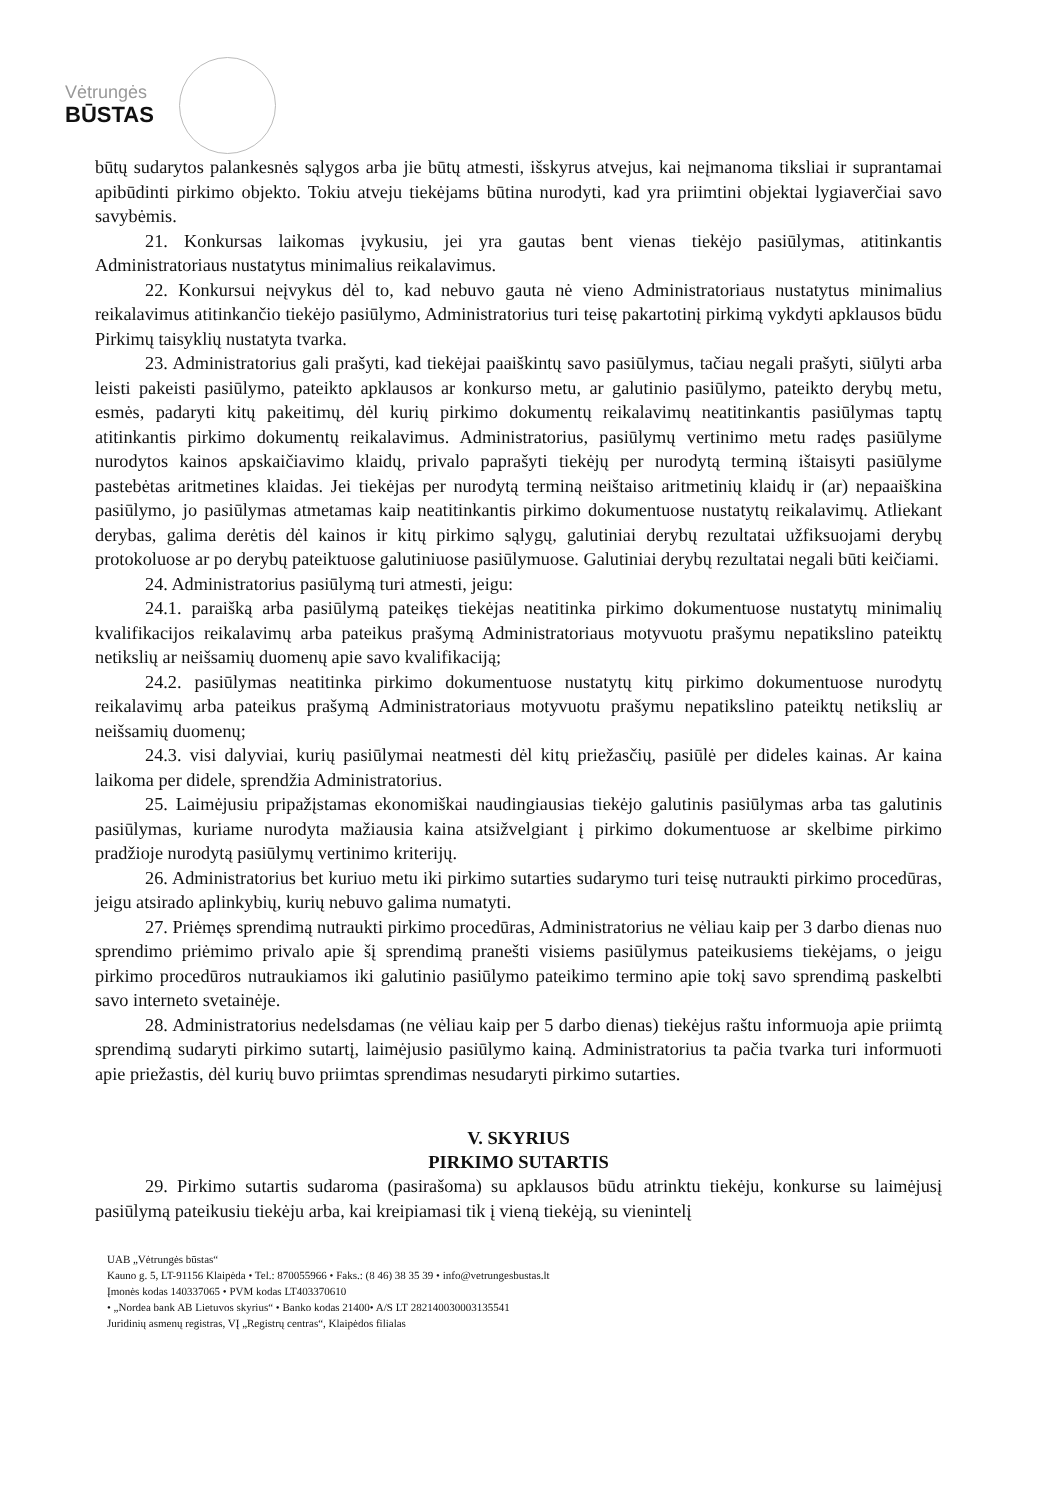Vėtrungės
BŪSTAS
būtų sudarytos palankesnės sąlygos arba jie būtų atmesti, išskyrus atvejus, kai neįmanoma tiksliai ir suprantamai apibūdinti pirkimo objekto. Tokiu atveju tiekėjams būtina nurodyti, kad yra priimtini objektai lygiaverčiai savo savybėmis.
21. Konkursas laikomas įvykusiu, jei yra gautas bent vienas tiekėjo pasiūlymas, atitinkantis Administratoriaus nustatytus minimalius reikalavimus.
22. Konkursui neįvykus dėl to, kad nebuvo gauta nė vieno Administratoriaus nustatytus minimalius reikalavimus atitinkančio tiekėjo pasiūlymo, Administratorius turi teisę pakartotinį pirkimą vykdyti apklausos būdu Pirkimų taisyklių nustatyta tvarka.
23. Administratorius gali prašyti, kad tiekėjai paaiškintų savo pasiūlymus, tačiau negali prašyti, siūlyti arba leisti pakeisti pasiūlymo, pateikto apklausos ar konkurso metu, ar galutinio pasiūlymo, pateikto derybų metu, esmės, padaryti kitų pakeitimų, dėl kurių pirkimo dokumentų reikalavimų neatitinkantis pasiūlymas taptų atitinkantis pirkimo dokumentų reikalavimus. Administratorius, pasiūlymų vertinimo metu radęs pasiūlyme nurodytos kainos apskaičiavimo klaidų, privalo paprašyti tiekėjų per nurodytą terminą ištaisyti pasiūlyme pastebėtas aritmetines klaidas. Jei tiekėjas per nurodytą terminą neištaiso aritmetinių klaidų ir (ar) nepaaiškina pasiūlymo, jo pasiūlymas atmetamas kaip neatitinkantis pirkimo dokumentuose nustatytų reikalavimų. Atliekant derybas, galima derėtis dėl kainos ir kitų pirkimo sąlygų, galutiniai derybų rezultatai užfiksuojami derybų protokoluose ar po derybų pateiktuose galutiniuose pasiūlymuose. Galutiniai derybų rezultatai negali būti keičiami.
24. Administratorius pasiūlymą turi atmesti, jeigu:
24.1. paraišką arba pasiūlymą pateikęs tiekėjas neatitinka pirkimo dokumentuose nustatytų minimalių kvalifikacijos reikalavimų arba pateikus prašymą Administratoriaus motyvuotu prašymu nepatikslino pateiktų netikslių ar neišsamių duomenų apie savo kvalifikaciją;
24.2. pasiūlymas neatitinka pirkimo dokumentuose nustatytų kitų pirkimo dokumentuose nurodytų reikalavimų arba pateikus prašymą Administratoriaus motyvuotu prašymu nepatikslino pateiktų netikslių ar neišsamių duomenų;
24.3. visi dalyviai, kurių pasiūlymai neatmesti dėl kitų priežasčių, pasiūlė per dideles kainas. Ar kaina laikoma per didele, sprendžia Administratorius.
25. Laimėjusiu pripažįstamas ekonomiškai naudingiausias tiekėjo galutinis pasiūlymas arba tas galutinis pasiūlymas, kuriame nurodyta mažiausia kaina atsižvelgiant į pirkimo dokumentuose ar skelbime pirkimo pradžioje nurodytą pasiūlymų vertinimo kriterijų.
26. Administratorius bet kuriuo metu iki pirkimo sutarties sudarymo turi teisę nutraukti pirkimo procedūras, jeigu atsirado aplinkybių, kurių nebuvo galima numatyti.
27. Priėmęs sprendimą nutraukti pirkimo procedūras, Administratorius ne vėliau kaip per 3 darbo dienas nuo sprendimo priėmimo privalo apie šį sprendimą pranešti visiems pasiūlymus pateikusiems tiekėjams, o jeigu pirkimo procedūros nutraukiamos iki galutinio pasiūlymo pateikimo termino apie tokį savo sprendimą paskelbti savo interneto svetainėje.
28. Administratorius nedelsdamas (ne vėliau kaip per 5 darbo dienas) tiekėjus raštu informuoja apie priimtą sprendimą sudaryti pirkimo sutartį, laimėjusio pasiūlymo kainą. Administratorius ta pačia tvarka turi informuoti apie priežastis, dėl kurių buvo priimtas sprendimas nesudaryti pirkimo sutarties.
V. SKYRIUS
PIRKIMO SUTARTIS
29. Pirkimo sutartis sudaroma (pasirašoma) su apklausos būdu atrinktu tiekėju, konkurse su laimėjusį pasiūlymą pateikusiu tiekėju arba, kai kreipiamasi tik į vieną tiekėją, su vienintelį
UAB „Vėtrungės būstas“
Kauno g. 5, LT-91156 Klaipėda • Tel.: 870055966 • Faks.: (8 46) 38 35 39 • info@vetrungesbustas.lt
Įmonės kodas 140337065 • PVM kodas LT403370610
• „Nordea bank AB Lietuvos skyrius“ • Banko kodas 21400• A/S LT 282140030003135541
Juridinių asmenų registras, VĮ „Registrų centras“, Klaipėdos filialas